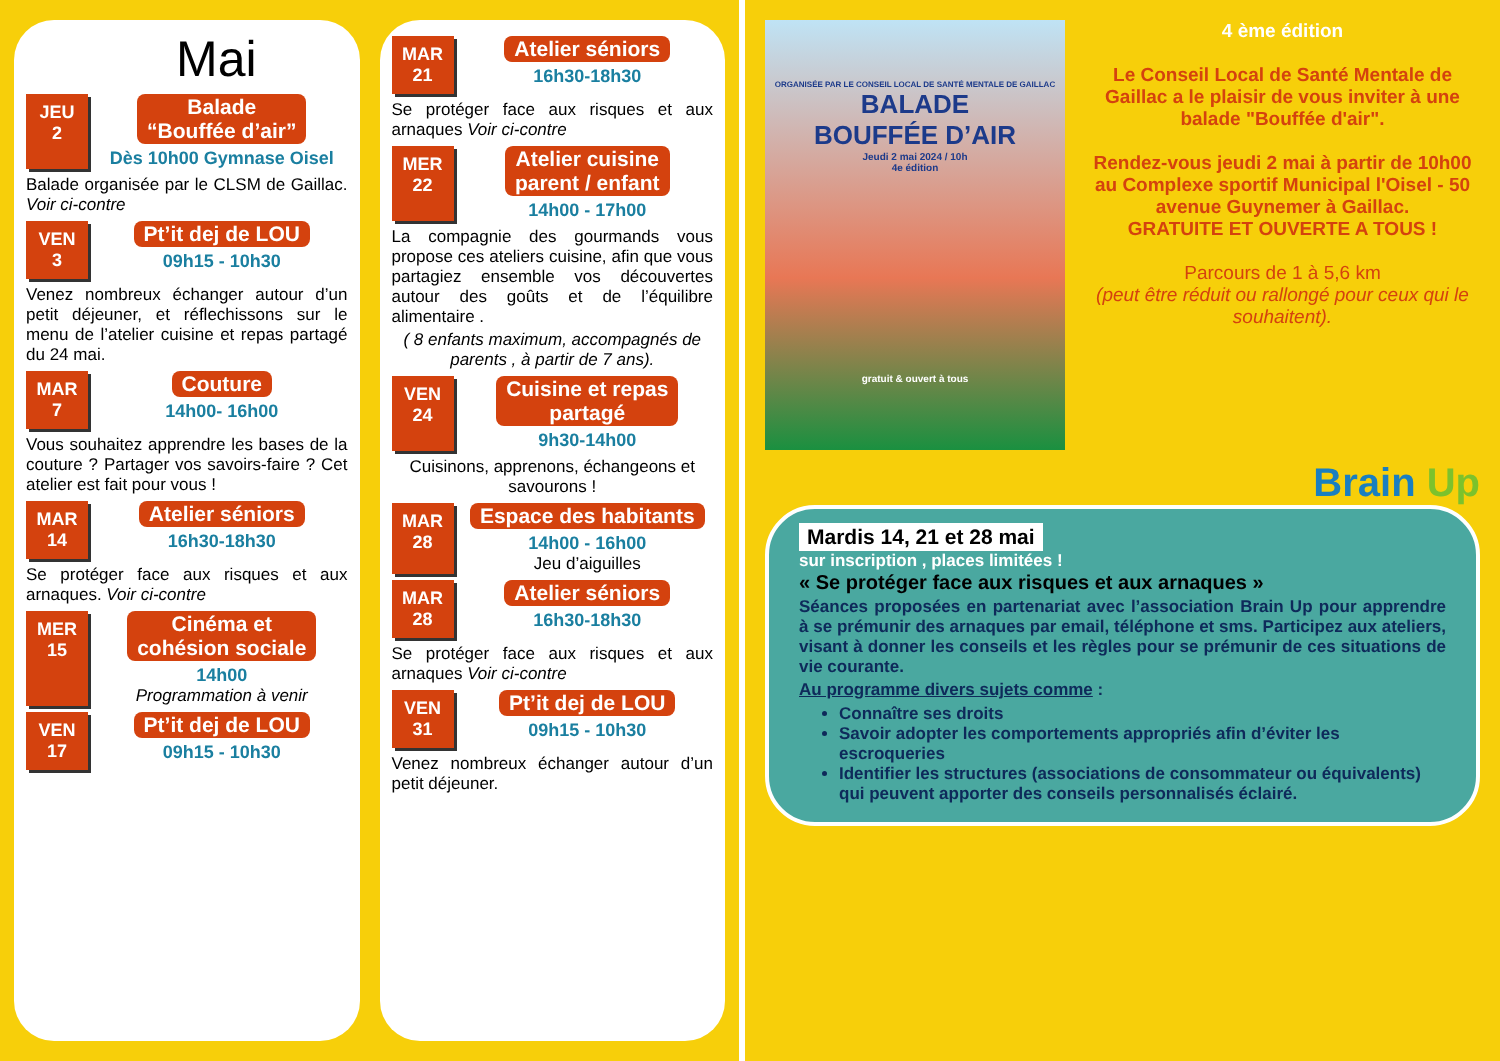Mai
JEU
2
Balade
“Bouffée d’air”
Dès 10h00 Gymnase Oisel
Balade organisée par le CLSM de Gaillac. Voir ci-contre
VEN
3
Pt’it dej de LOU
09h15 - 10h30
Venez nombreux échanger autour d’un petit déjeuner, et réflechissons sur le menu de l’atelier cuisine et repas partagé du 24 mai.
MAR
7
Couture
14h00- 16h00
Vous souhaitez apprendre les bases de la couture ? Partager vos savoirs-faire ? Cet atelier est fait pour vous !
MAR
14
Atelier séniors
16h30-18h30
Se protéger face aux risques et aux arnaques. Voir ci-contre
MER
15
Cinéma et
cohésion sociale
14h00
Programmation à venir
VEN
17
Pt’it dej de LOU
09h15 - 10h30
MAR
21
Atelier séniors
16h30-18h30
Se protéger face aux risques et aux arnaques Voir ci-contre
MER
22
Atelier cuisine
parent / enfant
14h00 - 17h00
La compagnie des gourmands vous propose ces ateliers cuisine, afin que vous partagiez ensemble vos découvertes autour des goûts et de l’équilibre alimentaire .
( 8 enfants maximum, accompagnés de parents , à partir de 7 ans).
VEN
24
Cuisine et repas
partagé
9h30-14h00
Cuisinons, apprenons, échangeons et savourons !
MAR
28
Espace des habitants
14h00 - 16h00
Jeu d’aiguilles
MAR
28
Atelier séniors
16h30-18h30
Se protéger face aux risques et aux arnaques Voir ci-contre
VEN
31
Pt’it dej de LOU
09h15 - 10h30
Venez nombreux échanger autour d’un petit déjeuner.
ORGANISÉE PAR LE CONSEIL LOCAL DE SANTÉ MENTALE DE GAILLAC
BALADE
BOUFFÉE D’AIR
Jeudi 2 mai 2024 / 10h
4e édition
gratuit & ouvert à tous
4 ème édition
Le Conseil Local de Santé Mentale de Gaillac a le plaisir de vous inviter à une balade "Bouffée d'air".
Rendez-vous jeudi 2 mai à partir de 10h00 au Complexe sportif Municipal l'Oisel - 50 avenue Guynemer à Gaillac.
GRATUITE ET OUVERTE A TOUS !
Parcours de 1 à 5,6 km
(peut être réduit ou rallongé pour ceux qui le souhaitent).
Brain Up
Mardis 14, 21 et 28 mai
sur inscription , places limitées !
« Se protéger face aux risques et aux arnaques »
Séances proposées en partenariat avec l’association Brain Up pour apprendre à se prémunir des arnaques par email, téléphone et sms. Participez aux ateliers, visant à donner les conseils et les règles pour se prémunir de ces situations de vie courante.
Au programme divers sujets comme :
Connaître ses droits
Savoir adopter les comportements appropriés afin d’éviter les escroqueries
Identifier les structures (associations de consommateur ou équivalents) qui peuvent apporter des conseils personnalisés éclairé.